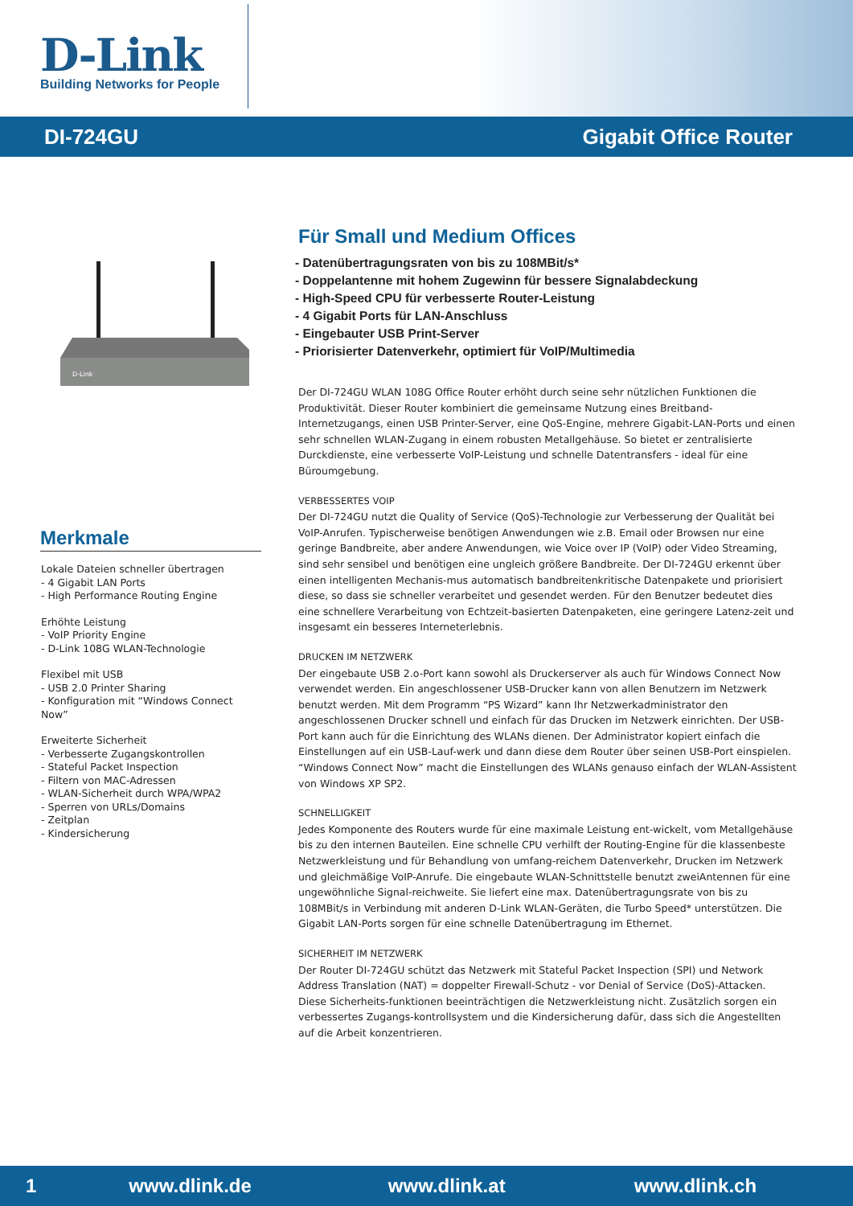D-Link
Building Networks for People
DI-724GU Gigabit Office Router
D-Link
Merkmale
Lokale Dateien schneller übertragen
- 4 Gigabit LAN Ports
- High Performance Routing Engine
Erhöhte Leistung
- VoIP Priority Engine
- D-Link 108G WLAN-Technologie
Flexibel mit USB
- USB 2.0 Printer Sharing
- Konfiguration mit “Windows Connect Now”
Erweiterte Sicherheit
- Verbesserte Zugangskontrollen
- Stateful Packet Inspection
- Filtern von MAC-Adressen
- WLAN-Sicherheit durch WPA/WPA2
- Sperren von URLs/Domains
- Zeitplan
- Kindersicherung
Für Small und Medium Offices
- Datenübertragungsraten von bis zu 108MBit/s*
- Doppelantenne mit hohem Zugewinn für bessere Signalabdeckung
- High-Speed CPU für verbesserte Router-Leistung
- 4 Gigabit Ports für LAN-Anschluss
- Eingebauter USB Print-Server
- Priorisierter Datenverkehr, optimiert für VoIP/Multimedia
Der DI-724GU WLAN 108G Office Router erhöht durch seine sehr nützlichen Funktionen die Produktivität. Dieser Router kombiniert die gemeinsame Nutzung eines Breitband-Internetzugangs, einen USB Printer-Server, eine QoS-Engine, mehrere Gigabit-LAN-Ports und einen sehr schnellen WLAN-Zugang in einem robusten Metallgehäuse. So bietet er zentralisierte Durckdienste, eine verbesserte VoIP-Leistung und schnelle Datentransfers - ideal für eine Büroumgebung.
VERBESSERTES VOIP
Der DI-724GU nutzt die Quality of Service (QoS)-Technologie zur Verbesserung der Qualität bei VoIP-Anrufen. Typischerweise benötigen Anwendungen wie z.B. Email oder Browsen nur eine geringe Bandbreite, aber andere Anwendungen, wie Voice over IP (VoIP) oder Video Streaming, sind sehr sensibel und benötigen eine ungleich größere Bandbreite. Der DI-724GU erkennt über einen intelligenten Mechanis-mus automatisch bandbreitenkritische Datenpakete und priorisiert diese, so dass sie schneller verarbeitet und gesendet werden. Für den Benutzer bedeutet dies eine schnellere Verarbeitung von Echtzeit-basierten Datenpaketen, eine geringere Latenz-zeit und insgesamt ein besseres Interneterlebnis.
DRUCKEN IM NETZWERK
Der eingebaute USB 2.o-Port kann sowohl als Druckerserver als auch für Windows Connect Now verwendet werden. Ein angeschlossener USB-Drucker kann von allen Benutzern im Netzwerk benutzt werden. Mit dem Programm “PS Wizard” kann Ihr Netzwerkadministrator den angeschlossenen Drucker schnell und einfach für das Drucken im Netzwerk einrichten. Der USB-Port kann auch für die Einrichtung des WLANs dienen. Der Administrator kopiert einfach die Einstellungen auf ein USB-Lauf-werk und dann diese dem Router über seinen USB-Port einspielen. “Windows Connect Now” macht die Einstellungen des WLANs genauso einfach der WLAN-Assistent von Windows XP SP2.
SCHNELLIGKEIT
Jedes Komponente des Routers wurde für eine maximale Leistung ent-wickelt, vom Metallgehäuse bis zu den internen Bauteilen. Eine schnelle CPU verhilft der Routing-Engine für die klassenbeste Netzwerkleistung und für Behandlung von umfang-reichem Datenverkehr, Drucken im Netzwerk und gleichmäßige VoIP-Anrufe. Die eingebaute WLAN-Schnittstelle benutzt zweiAntennen für eine ungewöhnliche Signal-reichweite. Sie liefert eine max. Datenübertragungsrate von bis zu 108MBit/s in Verbindung mit anderen D-Link WLAN-Geräten, die Turbo Speed* unterstützen. Die Gigabit LAN-Ports sorgen für eine schnelle Datenübertragung im Ethernet.
SICHERHEIT IM NETZWERK
Der Router DI-724GU schützt das Netzwerk mit Stateful Packet Inspection (SPI) und Network Address Translation (NAT) = doppelter Firewall-Schutz - vor Denial of Service (DoS)-Attacken. Diese Sicherheits-funktionen beeinträchtigen die Netzwerkleistung nicht. Zusätzlich sorgen ein verbessertes Zugangs-kontrollsystem und die Kindersicherung dafür, dass sich die Angestellten auf die Arbeit konzentrieren.
1 www.dlink.de www.dlink.at www.dlink.ch